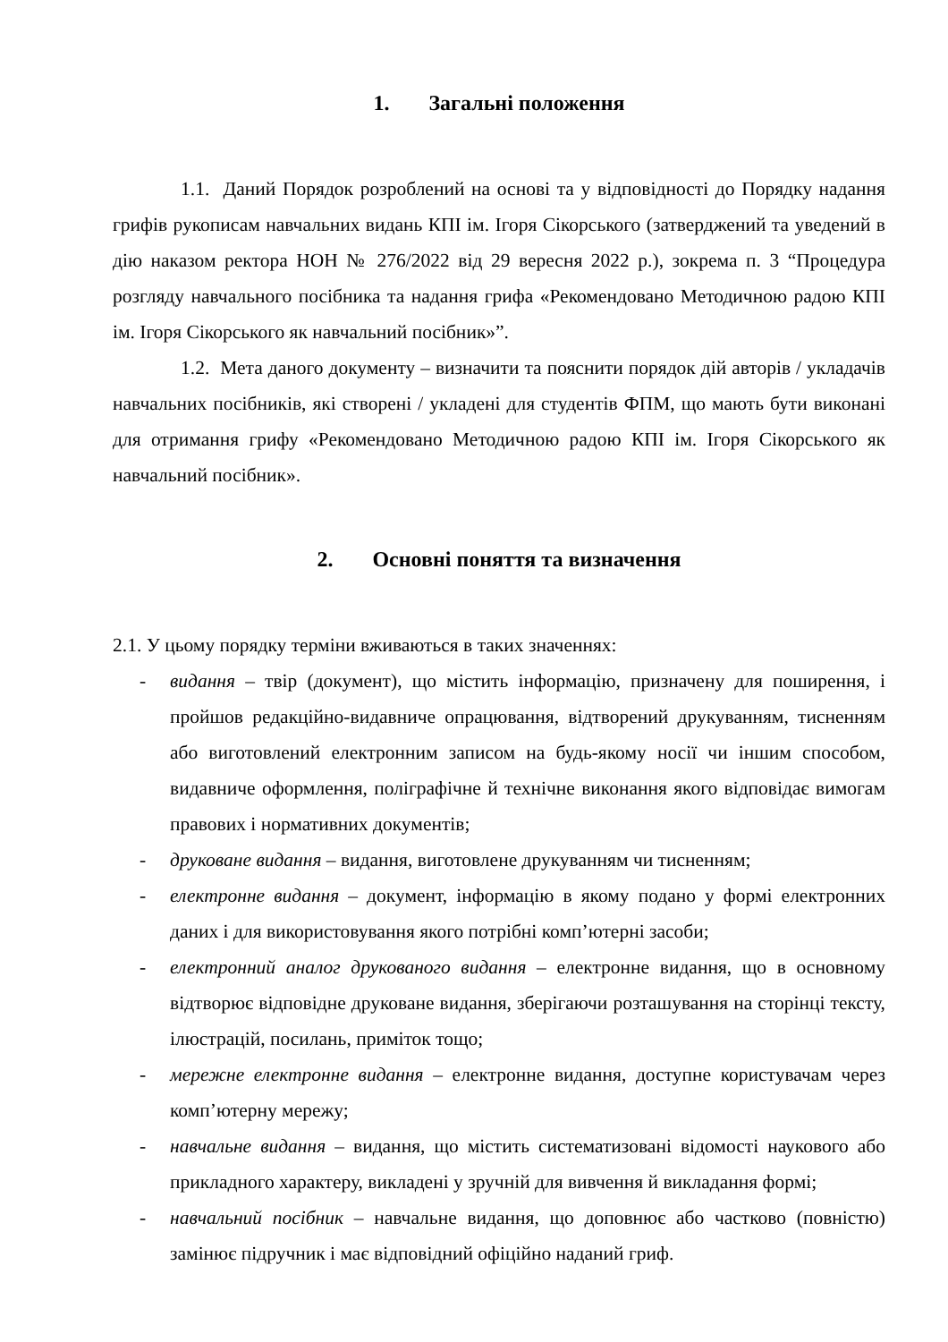1. Загальні положення
1.1. Даний Порядок розроблений на основі та у відповідності до Порядку надання грифів рукописам навчальних видань КПІ ім. Ігоря Сікорського (затверджений та уведений в дію наказом ректора НОН № 276/2022 від 29 вересня 2022 р.), зокрема п. 3 “Процедура розгляду навчального посібника та надання грифа «Рекомендовано Методичною радою КПІ ім. Ігоря Сікорського як навчальний посібник»”.
1.2. Мета даного документу – визначити та пояснити порядок дій авторів / укладачів навчальних посібників, які створені / укладені для студентів ФПМ, що мають бути виконані для отримання грифу «Рекомендовано Методичною радою КПІ ім. Ігоря Сікорського як навчальний посібник».
2. Основні поняття та визначення
2.1. У цьому порядку терміни вживаються в таких значеннях:
- видання – твір (документ), що містить інформацію, призначену для поширення, і пройшов редакційно-видавниче опрацювання, відтворений друкуванням, тисненням або виготовлений електронним записом на будь-якому носії чи іншим способом, видавниче оформлення, поліграфічне й технічне виконання якого відповідає вимогам правових і нормативних документів;
- друковане видання – видання, виготовлене друкуванням чи тисненням;
- електронне видання – документ, інформацію в якому подано у формі електронних даних і для використовування якого потрібні комп’ютерні засоби;
- електронний аналог друкованого видання – електронне видання, що в основному відтворює відповідне друковане видання, зберігаючи розташування на сторінці тексту, ілюстрацій, посилань, приміток тощо;
- мережне електронне видання – електронне видання, доступне користувачам через комп’ютерну мережу;
- навчальне видання – видання, що містить систематизовані відомості наукового або прикладного характеру, викладені у зручній для вивчення й викладання формі;
- навчальний посібник – навчальне видання, що доповнює або частково (повністю) замінює підручник і має відповідний офіційно наданий гриф.